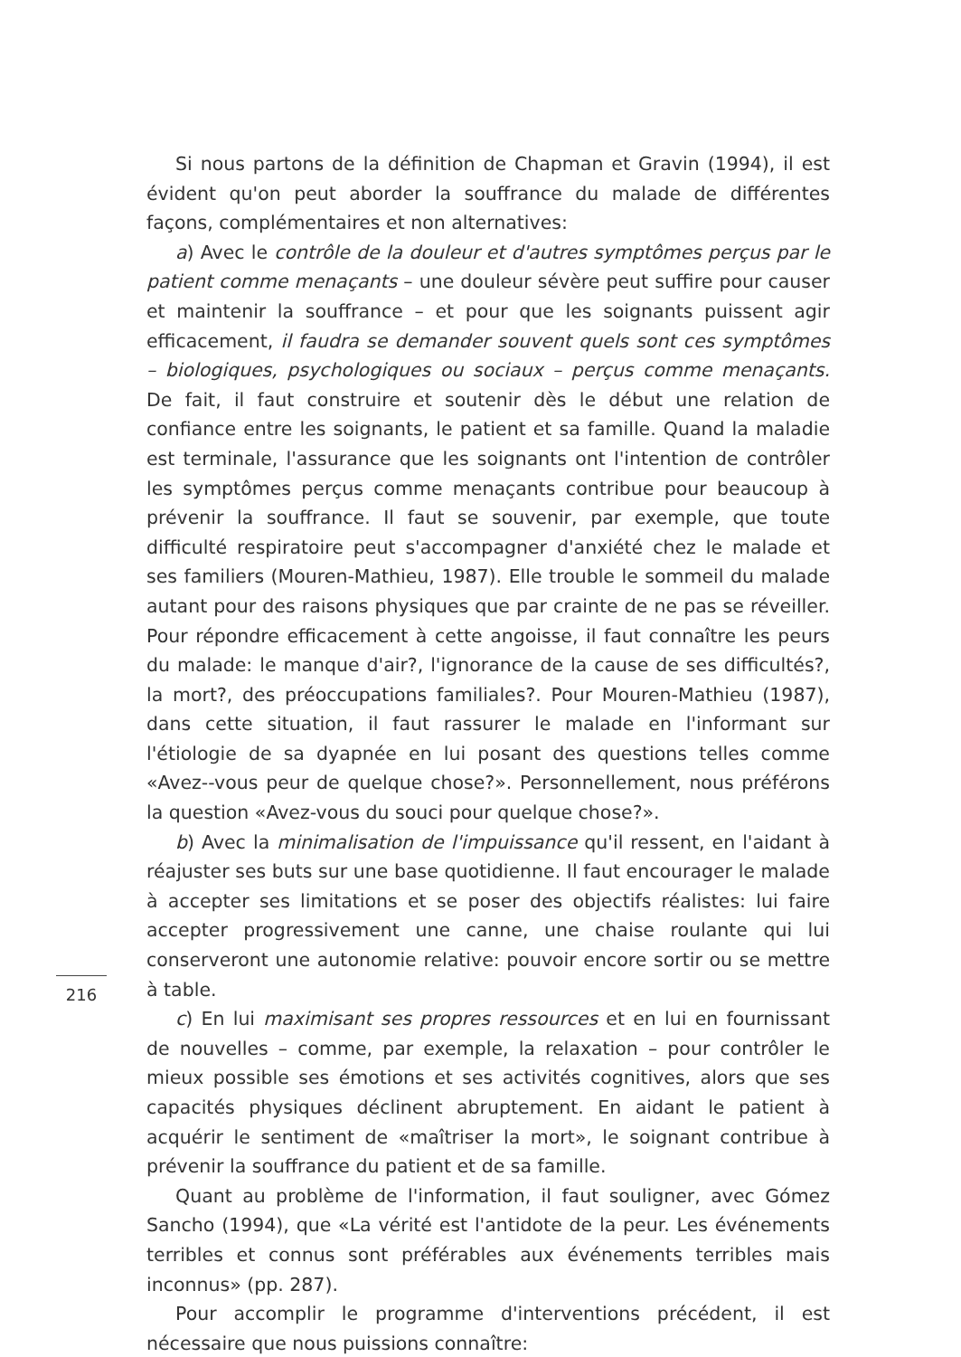Si nous partons de la définition de Chapman et Gravin (1994), il est évident qu'on peut aborder la souffrance du malade de différentes façons, complémentaires et non alternatives:
a) Avec le contrôle de la douleur et d'autres symptômes perçus par le patient comme menaçants – une douleur sévère peut suffire pour causer et maintenir la souffrance – et pour que les soignants puissent agir efficacement, il faudra se demander souvent quels sont ces symptômes – biologiques, psychologiques ou sociaux – perçus comme menaçants. De fait, il faut construire et soutenir dès le début une relation de confiance entre les soignants, le patient et sa famille. Quand la maladie est terminale, l'assurance que les soignants ont l'intention de contrôler les symptômes perçus comme menaçants contribue pour beaucoup à prévenir la souffrance. Il faut se souvenir, par exemple, que toute difficulté respiratoire peut s'accompagner d'anxiété chez le malade et ses familiers (Mouren-Mathieu, 1987). Elle trouble le sommeil du malade autant pour des raisons physiques que par crainte de ne pas se réveiller. Pour répondre efficacement à cette angoisse, il faut connaître les peurs du malade: le manque d'air?, l'ignorance de la cause de ses difficultés?, la mort?, des préoccupations familiales?. Pour Mouren-Mathieu (1987), dans cette situation, il faut rassurer le malade en l'informant sur l'étiologie de sa dyapnée en lui posant des questions telles comme «Avez--vous peur de quelque chose?». Personnellement, nous préférons la question «Avez-vous du souci pour quelque chose?».
b) Avec la minimalisation de l'impuissance qu'il ressent, en l'aidant à réajuster ses buts sur une base quotidienne. Il faut encourager le malade à accepter ses limitations et se poser des objectifs réalistes: lui faire accepter progressivement une canne, une chaise roulante qui lui conserveront une autonomie relative: pouvoir encore sortir ou se mettre à table.
c) En lui maximisant ses propres ressources et en lui en fournissant de nouvelles – comme, par exemple, la relaxation – pour contrôler le mieux possible ses émotions et ses activités cognitives, alors que ses capacités physiques déclinent abruptement. En aidant le patient à acquérir le sentiment de «maîtriser la mort», le soignant contribue à prévenir la souffrance du patient et de sa famille.
Quant au problème de l'information, il faut souligner, avec Gómez Sancho (1994), que «La vérité est l'antidote de la peur. Les événements terribles et connus sont préférables aux événements terribles mais inconnus» (pp. 287).
Pour accomplir le programme d'interventions précédent, il est nécessaire que nous puissions connaître:
216